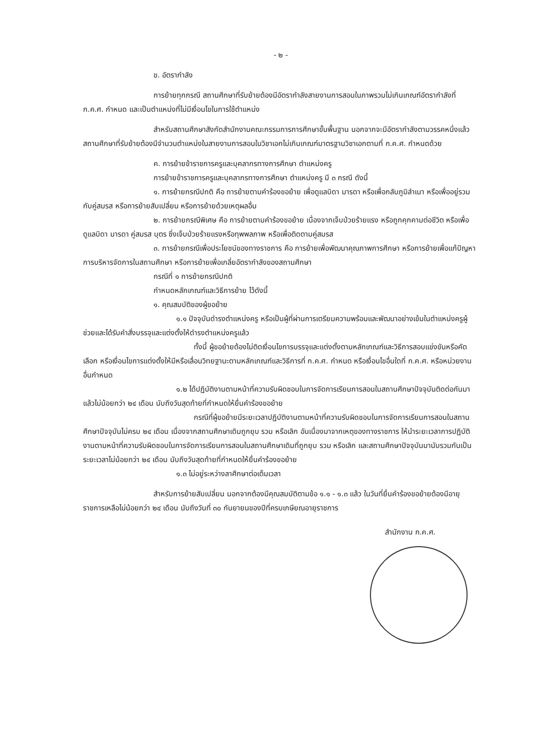- ๒ -
ข. อัตรากำลัง
การย้ายทุกกรณี สถานศึกษาที่รับย้ายต้องมีอัตรากำลังสายงานการสอนในภาพรวมไม่เกินเกณฑ์อัตรากำลังที่ ก.ค.ศ. กำหนด และเป็นตำแหน่งที่ไม่มีเงื่อนไขในการใช้ตำแหน่ง
สำหรับสถานศึกษาสังกัดสำนักงานคณะกรรมการการศึกษาขั้นพื้นฐาน นอกจากจะมีอัตรากำลังตามวรรคหนึ่งแล้ว สถานศึกษาที่รับย้ายต้องมีจำนวนตำแหน่งในสายงานการสอนในวิชาเอกไม่เกินเกณฑ์มาตรฐานวิชาเอกตามที่ ก.ค.ศ. กำหนดด้วย
ค. การย้ายข้าราชการครูและบุคลากรทางการศึกษา ตำแหน่งครู
การย้ายข้าราชการครูและบุคลากรทางการศึกษา ตำแหน่งครู มี ๓ กรณี ดังนี้
๑. การย้ายกรณีปกติ คือ การย้ายตามคำร้องขอย้าย เพื่อดูแลบิดา มารดา หรือเพื่อกลับภูมิลำเนา หรือเพื่ออยู่รวมกับคู่สมรส หรือการย้ายสับเปลี่ยน หรือการย้ายด้วยเหตุผลอื่น
๒. การย้ายกรณีพิเศษ คือ การย้ายตามคำร้องขอย้าย เนื่องจากเจ็บป่วยร้ายแรง หรือถูกคุกคามต่อชีวิต หรือเพื่อดูแลบิดา มารดา คู่สมรส บุตร ซึ่งเจ็บป่วยร้ายแรงหรือทุพพลภาพ หรือเพื่อติดตามคู่สมรส
๓. การย้ายกรณีเพื่อประโยชน์ของทางราชการ คือ การย้ายเพื่อพัฒนาคุณภาพการศึกษา หรือการย้ายเพื่อแก้ปัญหาการบริหารจัดการในสถานศึกษา หรือการย้ายเพื่อเกลี่ยอัตรากำลังของสถานศึกษา
กรณีที่ ๑ การย้ายกรณีปกติ
กำหนดหลักเกณฑ์และวิธีการย้าย ไว้ดังนี้
๑. คุณสมบัติของผู้ขอย้าย
๑.๑ ปัจจุบันดำรงตำแหน่งครู หรือเป็นผู้ที่ผ่านการเตรียมความพร้อมและพัฒนาอย่างเข้มในตำแหน่งครูผู้ช่วยและได้รับคำสั่งบรรจุและแต่งตั้งให้ดำรงตำแหน่งครูแล้ว
ทั้งนี้ ผู้ขอย้ายต้องไม่ติดเงื่อนไขการบรรจุและแต่งตั้งตามหลักเกณฑ์และวิธีการสอบแข่งขันหรือคัดเลือก หรือเงื่อนไขการแต่งตั้งให้มีหรือเลื่อนวิทยฐานะตามหลักเกณฑ์และวิธีการที่ ก.ค.ศ. กำหนด หรือเงื่อนไขอื่นใดที่ ก.ค.ศ. หรือหน่วยงานอื่นกำหนด
๑.๒ ได้ปฏิบัติงานตามหน้าที่ความรับผิดชอบในการจัดการเรียนการสอนในสถานศึกษาปัจจุบันติดต่อกันมาแล้วไม่น้อยกว่า ๒๔ เดือน นับถึงวันสุดท้ายที่กำหนดให้ยื่นคำร้องขอย้าย
กรณีที่ผู้ขอย้ายมีระยะเวลาปฏิบัติงานตามหน้าที่ความรับผิดชอบในการจัดการเรียนการสอนในสถานศึกษาปัจจุบันไม่ครบ ๒๔ เดือน เนื่องจากสถานศึกษาเดิมถูกยุบ รวม หรือเลิก อันเนื่องมาจากเหตุของทางราชการ ให้นำระยะเวลาการปฏิบัติงานตามหน้าที่ความรับผิดชอบในการจัดการเรียนการสอนในสถานศึกษาเดิมที่ถูกยุบ รวม หรือเลิก และสถานศึกษาปัจจุบันมานับรวมกันเป็นระยะเวลาไม่น้อยกว่า ๒๔ เดือน นับถึงวันสุดท้ายที่กำหนดให้ยื่นคำร้องขอย้าย
๑.๓ ไม่อยู่ระหว่างลาศึกษาต่อเต็มเวลา
สำหรับการย้ายสับเปลี่ยน นอกจากต้องมีคุณสมบัติตามข้อ ๑.๑ - ๑.๓ แล้ว ในวันที่ยื่นคำร้องขอย้ายต้องมีอายุราชการเหลือไม่น้อยกว่า ๒๔ เดือน นับถึงวันที่ ๓๐ กันยายนของปีที่ครบเกษียณอายุราชการ
สำนักงาน ก.ค.ศ.